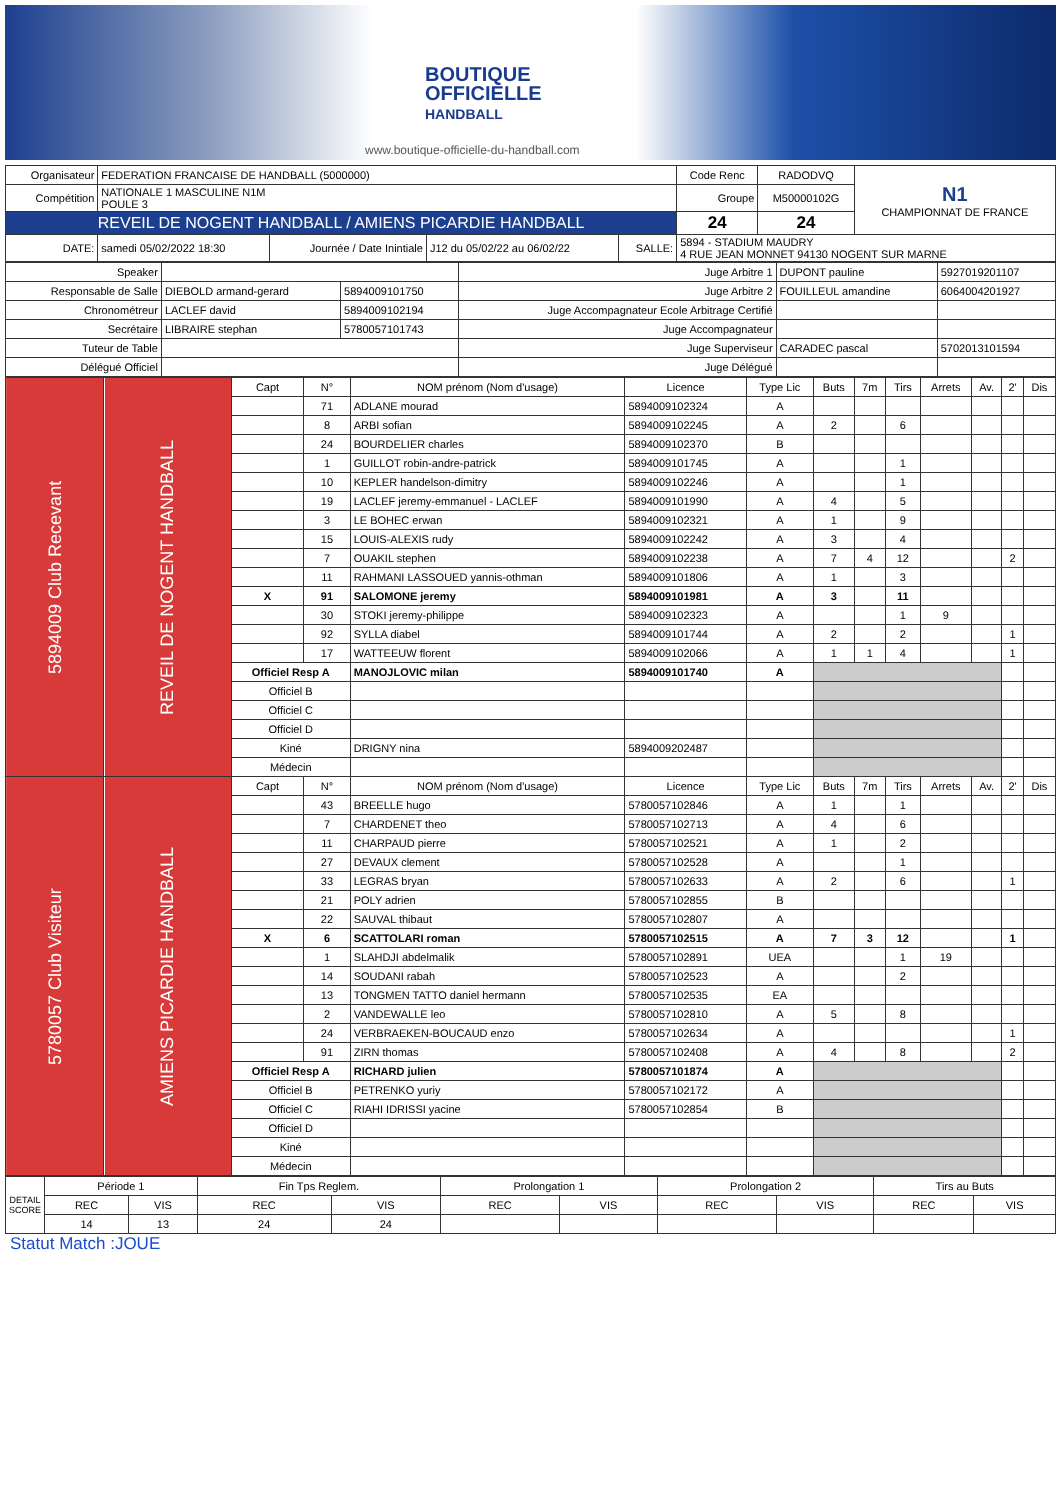BOUTIQUE
OFFICIELLE
HANDBALL
www.boutique-officielle-du-handball.com
| Organisateur | FEDERATION FRANCAISE DE HANDBALL (5000000) | | | | | Code Renc | RADODVQ | N1 CHAMPIONNAT DE FRANCE |
| Compétition | NATIONALE 1 MASCULINE N1M POULE 3 | | | | | Groupe | M50000102G | |
| REVEIL DE NOGENT HANDBALL / AMIENS PICARDIE HANDBALL | | | | | | 24 | 24 | |
| DATE: | samedi 05/02/2022 18:30 | Journée / Date Inintiale | J12 du 05/02/22 au 06/02/22 | SALLE: | 5894 - STADIUM MAUDRY 4 RUE JEAN MONNET 94130 NOGENT SUR MARNE | | | |
| Speaker | | | Juge Arbitre 1 | DUPONT pauline | 5927019201107 |
| Responsable de Salle | DIEBOLD armand-gerard | 5894009101750 | Juge Arbitre 2 | FOUILLEUL amandine | 6064004201927 |
| Chronométreur | LACLEF david | 5894009102194 | Juge Accompagnateur Ecole Arbitrage Certifié | | |
| Secrétaire | LIBRAIRE stephan | 5780057101743 | Juge Accompagnateur | | |
| Tuteur de Table | | | Juge Superviseur | CARADEC pascal | 5702013101594 |
| Délégué Officiel | | | Juge Délégué | | |
| 5894009 Club Recevant | REVEIL DE NOGENT HANDBALL | Capt | N° | NOM prénom (Nom d'usage) | Licence | Type Lic | Buts | 7m | Tirs | Arrets | Av. | 2' | Dis |
| | | | 71 | ADLANE mourad | 5894009102324 | A | | | | | | | |
| | | | 8 | ARBI sofian | 5894009102245 | A | 2 | | 6 | | | | |
| | | | 24 | BOURDELIER charles | 5894009102370 | B | | | | | | | |
| | | | 1 | GUILLOT robin-andre-patrick | 5894009101745 | A | | | 1 | | | | |
| | | | 10 | KEPLER handelson-dimitry | 5894009102246 | A | | | 1 | | | | |
| | | | 19 | LACLEF jeremy-emmanuel - LACLEF | 5894009101990 | A | 4 | | 5 | | | | |
| | | | 3 | LE BOHEC erwan | 5894009102321 | A | 1 | | 9 | | | | |
| | | | 15 | LOUIS-ALEXIS rudy | 5894009102242 | A | 3 | | 4 | | | | |
| | | | 7 | OUAKIL stephen | 5894009102238 | A | 7 | 4 | 12 | | | 2 | |
| | | | 11 | RAHMANI LASSOUED yannis-othman | 5894009101806 | A | 1 | | 3 | | | | |
| | | X | 91 | SALOMONE jeremy | 5894009101981 | A | 3 | | 11 | | | | |
| | | | 30 | STOKI jeremy-philippe | 5894009102323 | A | | | 1 | 9 | | | |
| | | | 92 | SYLLA diabel | 5894009101744 | A | 2 | | 2 | | | 1 | |
| | | | 17 | WATTEEUW florent | 5894009102066 | A | 1 | 1 | 4 | | | 1 | |
| | | Officiel Resp A | | MANOJLOVIC milan | 5894009101740 | A | | | | | | | |
| | | Officiel B | | | | | | | | | | | |
| | | Officiel C | | | | | | | | | | | |
| | | Officiel D | | | | | | | | | | | |
| | | Kiné | | DRIGNY nina | 5894009202487 | | | | | | | | |
| | | Médecin | | | | | | | | | | | |
| 5780057 Club Visiteur | AMIENS PICARDIE HANDBALL | Capt | N° | NOM prénom (Nom d'usage) | Licence | Type Lic | Buts | 7m | Tirs | Arrets | Av. | 2' | Dis |
| | | | 43 | BREELLE hugo | 5780057102846 | A | 1 | | 1 | | | | |
| | | | 7 | CHARDENET theo | 5780057102713 | A | 4 | | 6 | | | | |
| | | | 11 | CHARPAUD pierre | 5780057102521 | A | 1 | | 2 | | | | |
| | | | 27 | DEVAUX clement | 5780057102528 | A | | | 1 | | | | |
| | | | 33 | LEGRAS bryan | 5780057102633 | A | 2 | | 6 | | | 1 | |
| | | | 21 | POLY adrien | 5780057102855 | B | | | | | | | |
| | | | 22 | SAUVAL thibaut | 5780057102807 | A | | | | | | | |
| | | X | 6 | SCATTOLARI roman | 5780057102515 | A | 7 | 3 | 12 | | | 1 | |
| | | | 1 | SLAHDJI abdelmalik | 5780057102891 | UEA | | | 1 | 19 | | | |
| | | | 14 | SOUDANI rabah | 5780057102523 | A | | | 2 | | | | |
| | | | 13 | TONGMEN TATTO daniel hermann | 5780057102535 | EA | | | | | | | |
| | | | 2 | VANDEWALLE leo | 5780057102810 | A | 5 | | 8 | | | | |
| | | | 24 | VERBRAEKEN-BOUCAUD enzo | 5780057102634 | A | | | | | | 1 | |
| | | | 91 | ZIRN thomas | 5780057102408 | A | 4 | | 8 | | | 2 | |
| | | Officiel Resp A | | RICHARD julien | 5780057101874 | A | | | | | | | |
| | | Officiel B | | PETRENKO yuriy | 5780057102172 | A | | | | | | | |
| | | Officiel C | | RIAHI IDRISSI yacine | 5780057102854 | B | | | | | | | |
| | | Officiel D | | | | | | | | | | | |
| | | Kiné | | | | | | | | | | | |
| | | Médecin | | | | | | | | | | | |
| DETAIL SCORE | Période 1 | | Fin Tps Reglem. | | Prolongation 1 | | Prolongation 2 | | Tirs au Buts | |
| | REC | VIS | REC | VIS | REC | VIS | REC | VIS | REC | VIS |
| | 14 | 13 | 24 | 24 | | | | | | |
Statut Match :JOUE